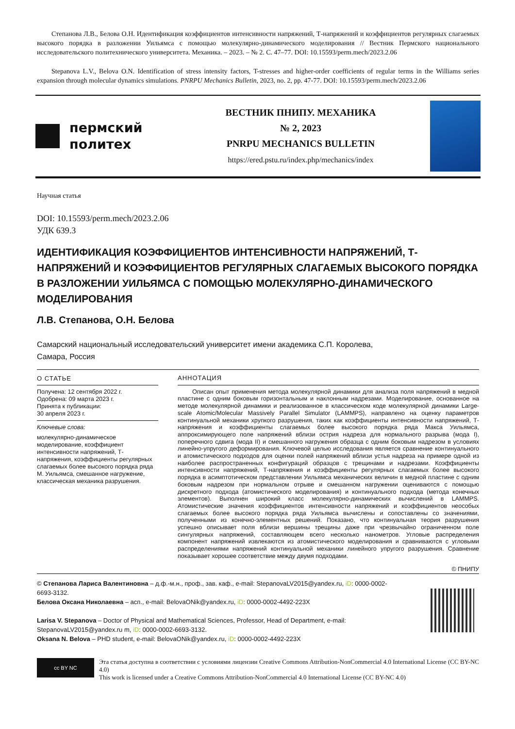Степанова Л.В., Белова О.Н. Идентификация коэффициентов интенсивности напряжений, Т-напряжений и коэффициентов регулярных слагаемых высокого порядка в разложении Уильямса с помощью молекулярно-динамического моделирования // Вестник Пермского национального исследовательского политехнического университета. Механика. – 2023. – № 2. С. 47–77. DOI: 10.15593/perm.mech/2023.2.06
Stepanova L.V., Belova O.N. Identification of stress intensity factors, T-stresses and higher-order coefficients of regular terms in the Williams series expansion through molecular dynamics simulations. PNRPU Mechanics Bulletin, 2023, no. 2, pp. 47-77. DOI: 10.15593/perm.mech/2023.2.06
пермский
политех
ВЕСТНИК ПНИПУ. МЕХАНИКА
№ 2, 2023
PNRPU MECHANICS BULLETIN
https://ered.pstu.ru/index.php/mechanics/index
Научная статья
DOI: 10.15593/perm.mech/2023.2.06
УДК 639.3
ИДЕНТИФИКАЦИЯ КОЭФФИЦИЕНТОВ ИНТЕНСИВНОСТИ НАПРЯЖЕНИЙ, Т-НАПРЯЖЕНИЙ И КОЭФФИЦИЕНТОВ РЕГУЛЯРНЫХ СЛАГАЕМЫХ ВЫСОКОГО ПОРЯДКА В РАЗЛОЖЕНИИ УИЛЬЯМСА С ПОМОЩЬЮ МОЛЕКУЛЯРНО-ДИНАМИЧЕСКОГО МОДЕЛИРОВАНИЯ
Л.В. Степанова, О.Н. Белова
Самарский национальный исследовательский университет имени академика С.П. Королева,
Самара, Россия
О СТАТЬЕ
Получена: 12 сентября 2022 г.
Одобрена: 09 марта 2023 г.
Принята к публикации:
30 апреля 2023 г.
Ключевые слова:
молекулярно-динамическое моделирование, коэффициент интенсивности напряжений, Т-напряжения, коэффициенты регулярных слагаемых более высокого порядка ряда М. Уильямса, смешанное нагружение, классическая механика разрушения.
АННОТАЦИЯ
Описан опыт применения метода молекулярной динамики для анализа поля напряжений в медной пластине с одним боковым горизонтальным и наклонным надрезами. Моделирование, основанное на методе молекулярной динамики и реализованное в классическом коде молекулярной динамики Large-scale Atomic/Molecular Massively Parallel Simulator (LAMMPS), направлено на оценку параметров континуальной механики хрупкого разрушения, таких как коэффициенты интенсивности напряжений, Т-напряжения и коэффициенты слагаемых более высокого порядка ряда Макса Уильямса, аппроксимирующего поле напряжений вблизи острия надреза для нормального разрыва (мода I), поперечного сдвига (мода II) и смешанного нагружения образца с одним боковым надрезом в условиях линейно-упругого деформирования. Ключевой целью исследования является сравнение континуального и атомистического подходов для оценки полей напряжений вблизи устья надреза на примере одной из наиболее распространенных конфигураций образцов с трещинами и надрезами. Коэффициенты интенсивности напряжений, Т-напряжения и коэффициенты регулярных слагаемых более высокого порядка в асимптотическом представлении Уильямса механических величин в медной пластине с одним боковым надрезом при нормальном отрыве и смешанном нагружении оцениваются с помощью дискретного подхода (атомистического моделирования) и континуального подхода (метода конечных элементов). Выполнен широкий класс молекулярно-динамических вычислений в LAMMPS. Атомистические значения коэффициентов интенсивности напряжений и коэффициентов неособых слагаемых более высокого порядка ряда Уильямса вычислены и сопоставлены со значениями, полученными из конечно-элементных решений. Показано, что континуальная теория разрушения успешно описывает поля вблизи вершины трещины даже при чрезвычайно ограниченном поле сингулярных напряжений, составляющем всего несколько нанометров. Угловые распределения компонент напряжений извлекаются из атомистического моделирования и сравниваются с угловыми распределениями напряжений континуальной механики линейного упругого разрушения. Сравнение показывает хорошее соответствие между двумя подходами.
© ПНИПУ
© Степанова Лариса Валентиновна – д.ф.-м.н., проф., зав. каф., e-mail: StepanovaLV2015@yandex.ru, iD: 0000-0002-6693-3132.
Белова Оксана Николаевна – асп., e-mail: BelovaONik@yandex.ru, iD: 0000-0002-4492-223X
Larisa V. Stepanova – Doctor of Physical and Mathematical Sciences, Professor, Head of Department, e-mail: StepanovaLV2015@yandex.ru m, iD: 0000-0002-6693-3132.
Oksana N. Belova – PHD student, e-mail: BelovaONik@yandex.ru, iD: 0000-0002-4492-223X
cc BY NC
Эта статья доступна в соответствии с условиями лицензии Creative Commons Attribution-NonCommercial 4.0 International License (CC BY-NC 4.0)
This work is licensed under a Creative Commons Attribution-NonCommercial 4.0 International License (CC BY-NC 4.0)